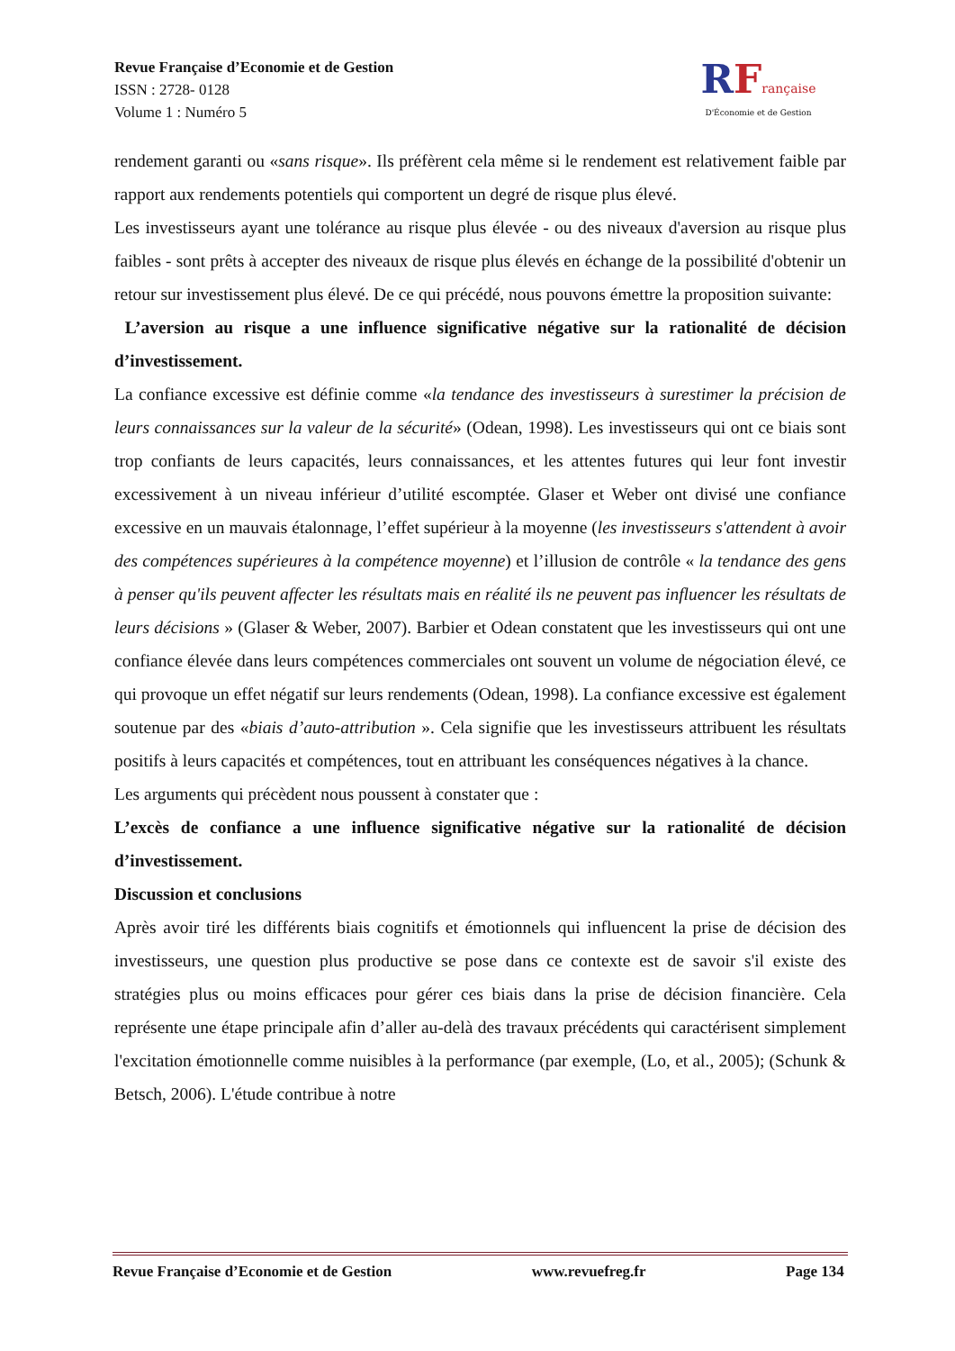Revue Française d’Economie et de Gestion
ISSN : 2728- 0128
Volume 1 : Numéro 5
RFrançaise
D'Économie et de Gestion
rendement garanti ou «sans risque». Ils préfèrent cela même si le rendement est relativement faible par rapport aux rendements potentiels qui comportent un degré de risque plus élevé.
Les investisseurs ayant une tolérance au risque plus élevée - ou des niveaux d'aversion au risque plus faibles - sont prêts à accepter des niveaux de risque plus élevés en échange de la possibilité d'obtenir un retour sur investissement plus élevé. De ce qui précédé, nous pouvons émettre la proposition suivante:
L’aversion au risque a une influence significative négative sur la rationalité de décision d’investissement.
La confiance excessive est définie comme «la tendance des investisseurs à surestimer la précision de leurs connaissances sur la valeur de la sécurité» (Odean, 1998). Les investisseurs qui ont ce biais sont trop confiants de leurs capacités, leurs connaissances, et les attentes futures qui leur font investir excessivement à un niveau inférieur d’utilité escomptée. Glaser et Weber ont divisé une confiance excessive en un mauvais étalonnage, l’effet supérieur à la moyenne (les investisseurs s'attendent à avoir des compétences supérieures à la compétence moyenne) et l’illusion de contrôle « la tendance des gens à penser qu'ils peuvent affecter les résultats mais en réalité ils ne peuvent pas influencer les résultats de leurs décisions » (Glaser & Weber, 2007). Barbier et Odean constatent que les investisseurs qui ont une confiance élevée dans leurs compétences commerciales ont souvent un volume de négociation élevé, ce qui provoque un effet négatif sur leurs rendements (Odean, 1998). La confiance excessive est également soutenue par des «biais d’auto-attribution ». Cela signifie que les investisseurs attribuent les résultats positifs à leurs capacités et compétences, tout en attribuant les conséquences négatives à la chance.
Les arguments qui précèdent nous poussent à constater que :
L’excès de confiance a une influence significative négative sur la rationalité de décision d’investissement.
Discussion et conclusions
Après avoir tiré les différents biais cognitifs et émotionnels qui influencent la prise de décision des investisseurs, une question plus productive se pose dans ce contexte est de savoir s'il existe des stratégies plus ou moins efficaces pour gérer ces biais dans la prise de décision financière. Cela représente une étape principale afin d’aller au-delà des travaux précédents qui caractérisent simplement l'excitation émotionnelle comme nuisibles à la performance (par exemple, (Lo, et al., 2005); (Schunk & Betsch, 2006). L'étude contribue à notre
Revue Française d’Economie et de Gestion www.revuefreg.fr Page 134